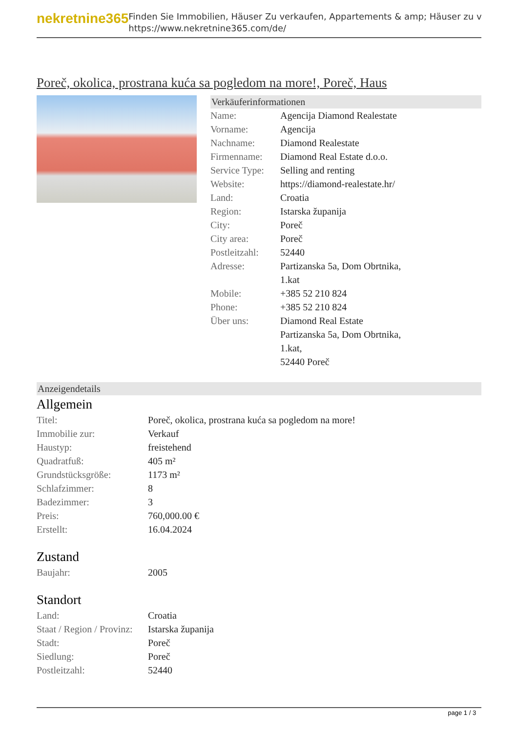nekretnine365
Finden Sie Immobilien, Häuser Zu verkaufen, Appartements & amp; Häuser zu v
https://www.nekretnine365.com/de/
Poreč, okolica, prostrana kuća sa pogledom na more!, Poreč, Haus
Verkäuferinformationen
| Name: | Agencija Diamond Realestate |
| Vorname: | Agencija |
| Nachname: | Diamond Realestate |
| Firmenname: | Diamond Real Estate d.o.o. |
| Service Type: | Selling and renting |
| Website: | https://diamond-realestate.hr/ |
| Land: | Croatia |
| Region: | Istarska županija |
| City: | Poreč |
| City area: | Poreč |
| Postleitzahl: | 52440 |
| Adresse: | Partizanska 5a, Dom Obrtnika, 1.kat |
| Mobile: | +385 52 210 824 |
| Phone: | +385 52 210 824 |
| Über uns: | Diamond Real Estate Partizanska 5a, Dom Obrtnika, 1.kat, 52440 Poreč |
Anzeigendetails
Allgemein
| Titel: | Poreč, okolica, prostrana kuća sa pogledom na more! |
| Immobilie zur: | Verkauf |
| Haustyp: | freistehend |
| Quadratfuß: | 405 m² |
| Grundstücksgröße: | 1173 m² |
| Schlafzimmer: | 8 |
| Badezimmer: | 3 |
| Preis: | 760,000.00 € |
| Erstellt: | 16.04.2024 |
Zustand
| Baujahr: | 2005 |
Standort
| Land: | Croatia |
| Staat / Region / Provinz: | Istarska županija |
| Stadt: | Poreč |
| Siedlung: | Poreč |
| Postleitzahl: | 52440 |
page 1 / 3